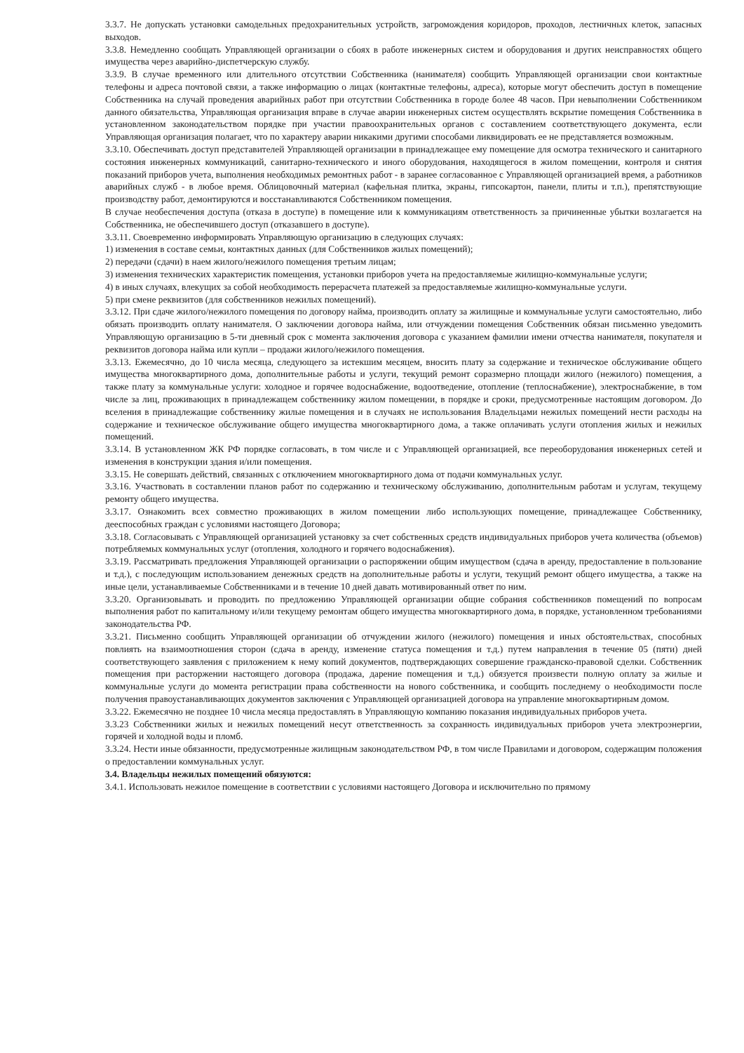3.3.7. Не допускать установки самодельных предохранительных устройств, загромождения коридоров, проходов, лестничных клеток, запасных выходов.
3.3.8. Немедленно сообщать Управляющей организации о сбоях в работе инженерных систем и оборудования и других неисправностях общего имущества через аварийно-диспетчерскую службу.
3.3.9. В случае временного или длительного отсутствии Собственника (нанимателя) сообщить Управляющей организации свои контактные телефоны и адреса почтовой связи, а также информацию о лицах (контактные телефоны, адреса), которые могут обеспечить доступ в помещение Собственника на случай проведения аварийных работ при отсутствии Собственника в городе более 48 часов. При невыполнении Собственником данного обязательства, Управляющая организация вправе в случае аварии инженерных систем осуществлять вскрытие помещения Собственника в установленном законодательством порядке при участии правоохранительных органов с составлением соответствующего документа, если Управляющая организация полагает, что по характеру аварии никакими другими способами ликвидировать ее не представляется возможным.
3.3.10. Обеспечивать доступ представителей Управляющей организации в принадлежащее ему помещение для осмотра технического и санитарного состояния инженерных коммуникаций, санитарно-технического и иного оборудования, находящегося в жилом помещении, контроля и снятия показаний приборов учета, выполнения необходимых ремонтных работ - в заранее согласованное с Управляющей организацией время, а работников аварийных служб - в любое время. Облицовочный материал (кафельная плитка, экраны, гипсокартон, панели, плиты и т.п.), препятствующие производству работ, демонтируются и восстанавливаются Собственником помещения.
В случае необеспечения доступа (отказа в доступе) в помещение или к коммуникациям ответственность за причиненные убытки возлагается на Собственника, не обеспечившего доступ (отказавшего в доступе).
3.3.11. Своевременно информировать Управляющую организацию в следующих случаях:
1) изменения в составе семьи, контактных данных (для Собственников жилых помещений);
2) передачи (сдачи) в наем жилого/нежилого помещения третьим лицам;
3) изменения технических характеристик помещения, установки приборов учета на предоставляемые жилищно-коммунальные услуги;
4) в иных случаях, влекущих за собой необходимость перерасчета платежей за предоставляемые жилищно-коммунальные услуги.
5) при смене реквизитов (для собственников нежилых помещений).
3.3.12. При сдаче жилого/нежилого помещения по договору найма, производить оплату за жилищные и коммунальные услуги самостоятельно, либо обязать производить оплату нанимателя. О заключении договора найма, или отчуждении помещения Собственник обязан письменно уведомить Управляющую организацию в 5-ти дневный срок с момента заключения договора с указанием фамилии имени отчества нанимателя, покупателя и реквизитов договора найма или купли – продажи жилого/нежилого помещения.
3.3.13. Ежемесячно, до 10 числа месяца, следующего за истекшим месяцем, вносить плату за содержание и техническое обслуживание общего имущества многоквартирного дома, дополнительные работы и услуги, текущий ремонт соразмерно площади жилого (нежилого) помещения, а также плату за коммунальные услуги: холодное и горячее водоснабжение, водоотведение, отопление (теплоснабжение), электроснабжение, в том числе за лиц, проживающих в принадлежащем собственнику жилом помещении, в порядке и сроки, предусмотренные настоящим договором. До вселения в принадлежащие собственнику жилые помещения и в случаях не использования Владельцами нежилых помещений нести расходы на содержание и техническое обслуживание общего имущества многоквартирного дома, а также оплачивать услуги отопления жилых и нежилых помещений.
3.3.14. В установленном ЖК РФ порядке согласовать, в том числе и с Управляющей организацией, все переоборудования инженерных сетей и изменения в конструкции здания и/или помещения.
3.3.15. Не совершать действий, связанных с отключением многоквартирного дома от подачи коммунальных услуг.
3.3.16. Участвовать в составлении планов работ по содержанию и техническому обслуживанию, дополнительным работам и услугам, текущему ремонту общего имущества.
3.3.17. Ознакомить всех совместно проживающих в жилом помещении либо использующих помещение, принадлежащее Собственнику, дееспособных граждан с условиями настоящего Договора;
3.3.18. Согласовывать с Управляющей организацией установку за счет собственных средств индивидуальных приборов учета количества (объемов) потребляемых коммунальных услуг (отопления, холодного и горячего водоснабжения).
3.3.19. Рассматривать предложения Управляющей организации о распоряжении общим имуществом (сдача в аренду, предоставление в пользование и т.д.), с последующим использованием денежных средств на дополнительные работы и услуги, текущий ремонт общего имущества, а также на иные цели, устанавливаемые Собственниками и в течение 10 дней давать мотивированный ответ по ним.
3.3.20. Организовывать и проводить по предложению Управляющей организации общие собрания собственников помещений по вопросам выполнения работ по капитальному и/или текущему ремонтам общего имущества многоквартирного дома, в порядке, установленном требованиями законодательства РФ.
3.3.21. Письменно сообщить Управляющей организации об отчуждении жилого (нежилого) помещения и иных обстоятельствах, способных повлиять на взаимоотношения сторон (сдача в аренду, изменение статуса помещения и т.д.) путем направления в течение 05 (пяти) дней соответствующего заявления с приложением к нему копий документов, подтверждающих совершение гражданско-правовой сделки. Собственник помещения при расторжении настоящего договора (продажа, дарение помещения и т.д.) обязуется произвести полную оплату за жилые и коммунальные услуги до момента регистрации права собственности на нового собственника, и сообщить последнему о необходимости после получения правоустанавливающих документов заключения с Управляющей организацией договора на управление многоквартирным домом.
3.3.22. Ежемесячно не позднее 10 числа месяца предоставлять в Управляющую компанию показания индивидуальных приборов учета.
3.3.23 Собственники жилых и нежилых помещений несут ответственность за сохранность индивидуальных приборов учета электроэнергии, горячей и холодной воды и пломб.
3.3.24. Нести иные обязанности, предусмотренные жилищным законодательством РФ, в том числе Правилами и договором, содержащим положения о предоставлении коммунальных услуг.
3.4. Владельцы нежилых помещений обязуются:
3.4.1. Использовать нежилое помещение в соответствии с условиями настоящего Договора и исключительно по прямому